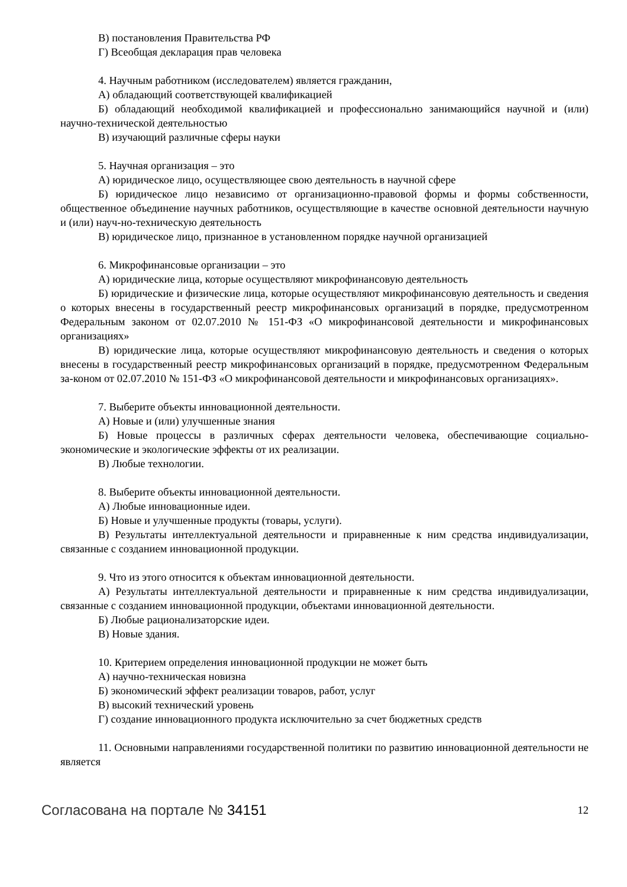В) постановления Правительства РФ
Г) Всеобщая декларация прав человека
4. Научным работником (исследователем) является гражданин,
А) обладающий соответствующей квалификацией
Б) обладающий необходимой квалификацией и профессионально занимающийся научной и (или) научно-технической деятельностью
В) изучающий различные сферы науки
5. Научная организация – это
А) юридическое лицо, осуществляющее свою деятельность в научной сфере
Б) юридическое лицо независимо от организационно-правовой формы и формы собственности, общественное объединение научных работников, осуществляющие в качестве основной деятельности научную и (или) науч-но-техническую деятельность
В) юридическое лицо, признанное в установленном порядке научной организацией
6. Микрофинансовые организации – это
А) юридические лица, которые осуществляют микрофинансовую деятельность
Б) юридические и физические лица, которые осуществляют микрофинансовую деятельность и сведения о которых внесены в государственный реестр микрофинансовых организаций в порядке, предусмотренном Федеральным законом от 02.07.2010 № 151-ФЗ «О микрофинансовой деятельности и микрофинансовых организациях»
В) юридические лица, которые осуществляют микрофинансовую деятельность и сведения о которых внесены в государственный реестр микрофинансовых организаций в порядке, предусмотренном Федеральным за-коном от 02.07.2010 № 151-ФЗ «О микрофинансовой деятельности и микрофинансовых организациях».
7. Выберите объекты инновационной деятельности.
А) Новые и (или) улучшенные знания
Б) Новые процессы в различных сферах деятельности человека, обеспечивающие социально-экономические и экологические эффекты от их реализации.
В) Любые технологии.
8. Выберите объекты инновационной деятельности.
А) Любые инновационные идеи.
Б) Новые и улучшенные продукты (товары, услуги).
В) Результаты интеллектуальной деятельности и приравненные к ним средства индивидуализации, связанные с созданием инновационной продукции.
9. Что из этого относится к объектам инновационной деятельности.
А) Результаты интеллектуальной деятельности и приравненные к ним средства индивидуализации, связанные с созданием инновационной продукции, объектами инновационной деятельности.
Б) Любые рационализаторские идеи.
В) Новые здания.
10. Критерием определения инновационной продукции не может быть
А) научно-техническая новизна
Б) экономический эффект реализации товаров, работ, услуг
В) высокий технический уровень
Г) создание инновационного продукта исключительно за счет бюджетных средств
11. Основными направлениями государственной политики по развитию инновационной деятельности не является
Согласована на портале № 34151
12